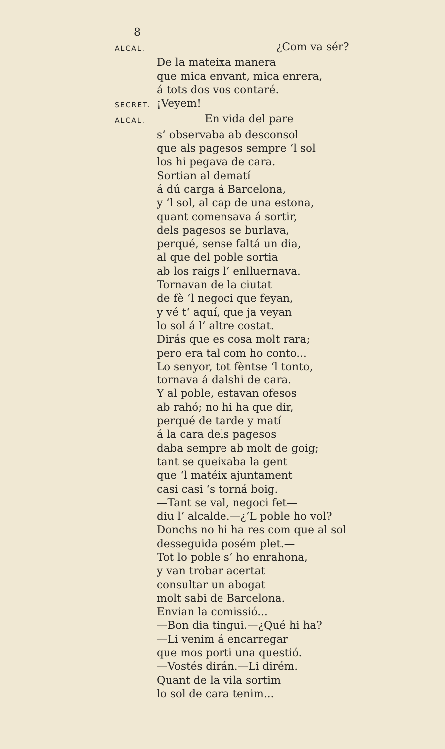8
ALCAL. ¿Com va sér?
De la mateixa manera
que mica envant, mica enrera,
á tots dos vos contaré.
SECRET. ¡Veyem!
ALCAL. En vida del pare
s‘ observaba ab desconsol
que als pagesos sempre ‘l sol
los hi pegava de cara.
Sortian al dematí
á dú carga á Barcelona,
y ‘l sol, al cap de una estona,
quant comensava á sortir,
dels pagesos se burlava,
perqué, sense faltá un dia,
al que del poble sortia
ab los raigs l‘ enlluernava.
Tornavan de la ciutat
de fè ‘l negoci que feyan,
y vé t‘ aquí, que ja veyan
lo sol á l‘ altre costat.
Dirás que es cosa molt rara;
pero era tal com ho conto...
Lo senyor, tot fèntse ‘l tonto,
tornava á dalshi de cara.
Y al poble, estavan ofesos
ab rahó; no hi ha que dir,
perqué de tarde y matí
á la cara dels pagesos
daba sempre ab molt de goig;
tant se queixaba la gent
que ‘l matéix ajuntament
casi casi ‘s torná boig.
—Tant se val, negoci fet—
diu l‘ alcalde.—¿‘L poble ho vol?
Donchs no hi ha res com que al sol
desseguida posém plet.—
Tot lo poble s‘ ho enrahona,
y van trobar acertat
consultar un abogat
molt sabi de Barcelona.
Envian la comissió...
—Bon dia tingui.—¿Qué hi ha?
—Li venim á encarregar
que mos porti una questió.
—Vostés dirán.—Li dirém.
Quant de la vila sortim
lo sol de cara tenim...